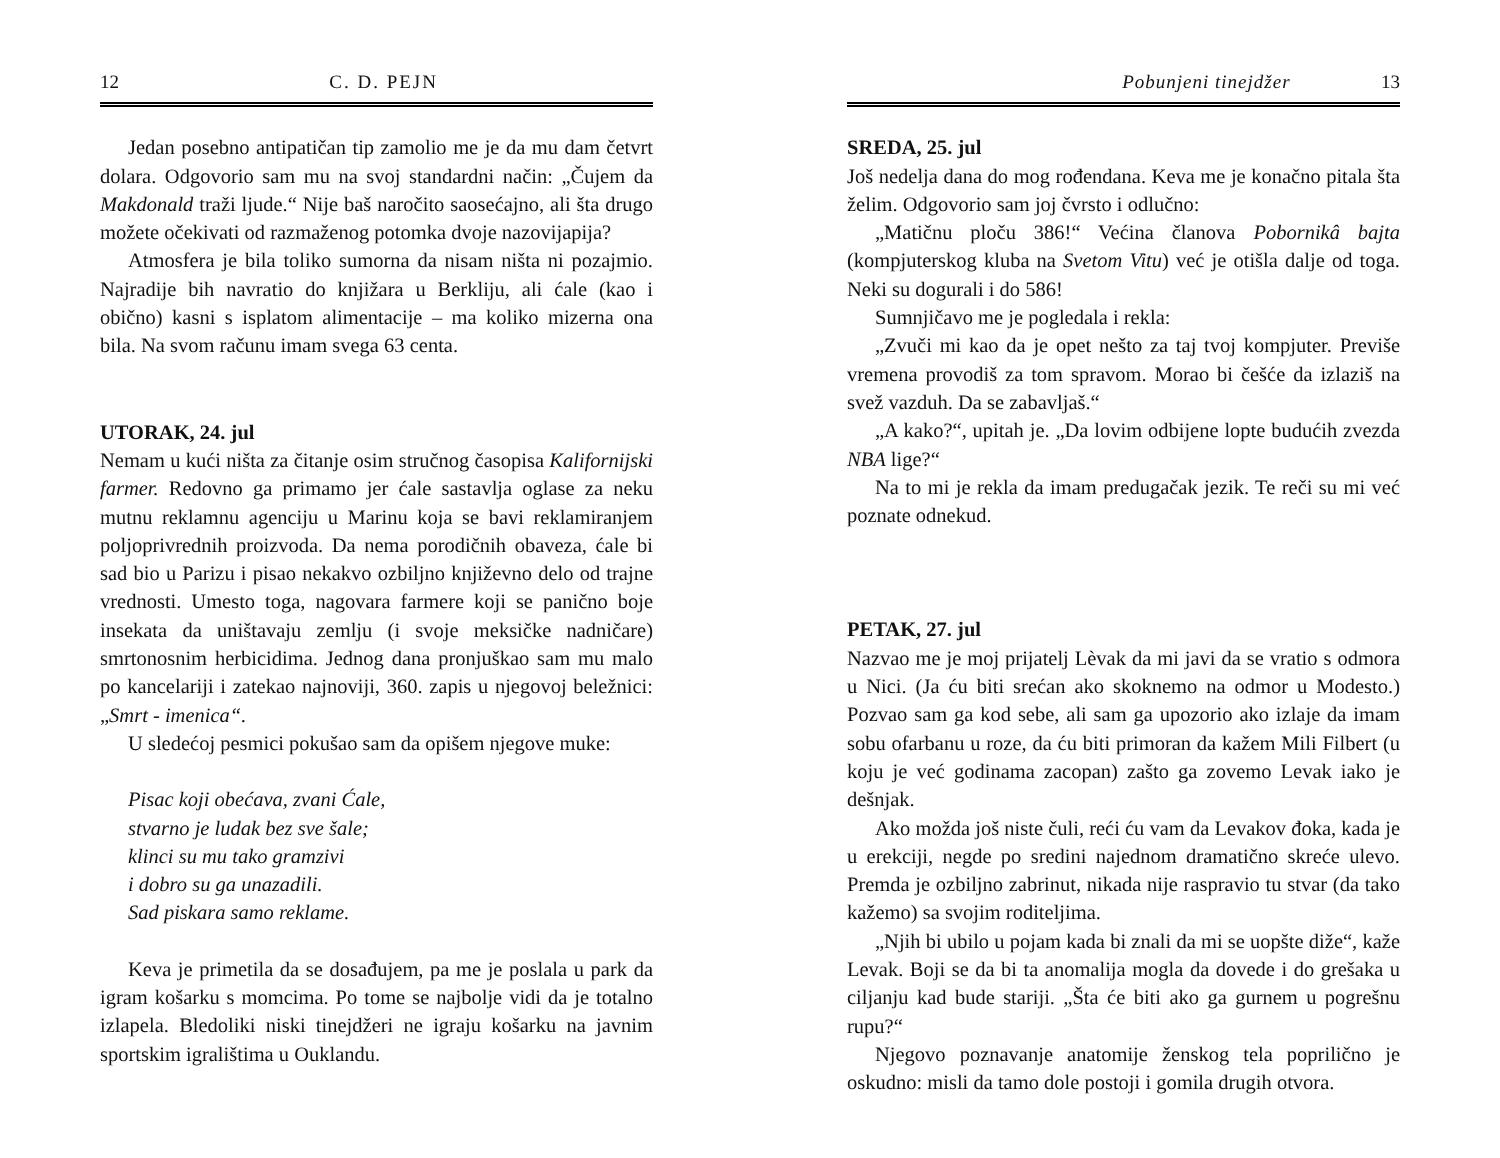12 C. D. PEJN
Jedan posebno antipatičan tip zamolio me je da mu dam četvrt dolara. Odgovorio sam mu na svoj standardni način: „Čujem da Makdonald traži ljude.“ Nije baš naročito saosećajno, ali šta drugo možete očekivati od razmaženog potomka dvoje nazovijapija?
Atmosfera je bila toliko sumorna da nisam ništa ni pozajmio. Najradije bih navratio do knjižara u Berkliju, ali ćale (kao i obično) kasni s isplatom alimentacije – ma koliko mizerna ona bila. Na svom računu imam svega 63 centa.
UTORAK, 24. jul
Nemam u kući ništa za čitanje osim stručnog časopisa Kalifornijski farmer. Redovno ga primamo jer ćale sastavlja oglase za neku mutnu reklamnu agenciju u Marinu koja se bavi reklamiranjem poljoprivrednih proizvoda. Da nema porodičnih obaveza, ćale bi sad bio u Parizu i pisao nekakvo ozbiljno književno delo od trajne vrednosti. Umesto toga, nagovara farmere koji se panično boje insekata da uništavaju zemlju (i svoje meksičke nadničare) smrtonosnim herbicidima. Jednog dana pronjuškao sam mu malo po kancelariji i zatekao najnoviji, 360. zapis u njegovoj beležnici: „Smrt - imenica“.
U sledećoj pesmici pokušao sam da opišem njegove muke:
Pisac koji obećava, zvani Ćale,
stvarno je ludak bez sve šale;
klinci su mu tako gramzivi
i dobro su ga unazadili.
Sad piskara samo reklame.
Keva je primetila da se dosađujem, pa me je poslala u park da igram košarku s momcima. Po tome se najbolje vidi da je totalno izlapela. Bledoliki niski tinejdžeri ne igraju košarku na javnim sportskim igralištima u Ouklandu.
Pobunjeni tinejdžer 13
SREDA, 25. jul
Još nedelja dana do mog rođendana. Keva me je konačno pitala šta želim. Odgovorio sam joj čvrsto i odlučno:
„Matičnu ploču 386!“ Većina članova Pobornikâ bajta (kompjuterskog kluba na Svetom Vitu) već je otišla dalje od toga. Neki su dogurali i do 586!
Sumnjičavo me je pogledala i rekla:
„Zvuči mi kao da je opet nešto za taj tvoj kompjuter. Previše vremena provodiš za tom spravom. Morao bi češće da izlaziš na svež vazduh. Da se zabavljaš.“
„A kako?“, upitah je. „Da lovim odbijene lopte budućih zvezda NBA lige?“
Na to mi je rekla da imam predugačak jezik. Te reči su mi već poznate odnekud.
PETAK, 27. jul
Nazvao me je moj prijatelj Lèvak da mi javi da se vratio s odmora u Nici. (Ja ću biti srećan ako skoknemo na odmor u Modesto.) Pozvao sam ga kod sebe, ali sam ga upozorio ako izlaje da imam sobu ofarbanu u roze, da ću biti primoran da kažem Mili Filbert (u koju je već godinama zacopan) zašto ga zovemo Levak iako je dešnjak.
Ako možda još niste čuli, reći ću vam da Levakov đoka, kada je u erekciji, negde po sredini najednom dramatično skreće ulevo. Premda je ozbiljno zabrinut, nikada nije raspravio tu stvar (da tako kažemo) sa svojim roditeljima.
„Njih bi ubilo u pojam kada bi znali da mi se uopšte diže“, kaže Levak. Boji se da bi ta anomalija mogla da dovede i do grešaka u ciljanju kad bude stariji. „Šta će biti ako ga gurnem u pogrešnu rupu?“
Njegovo poznavanje anatomije ženskog tela poprilično je oskudno: misli da tamo dole postoji i gomila drugih otvora.